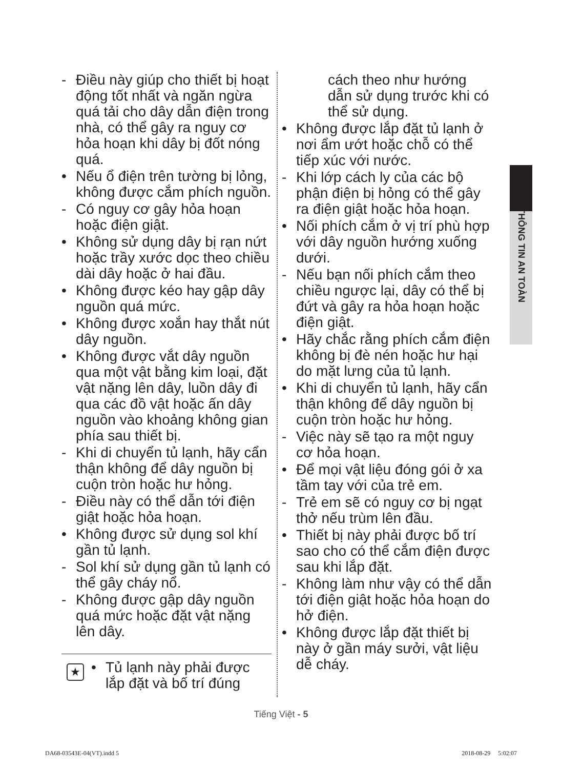THÔNG TIN AN TOÀN
- Điều này giúp cho thiết bị hoạt động tốt nhất và ngăn ngừa quá tải cho dây dẫn điện trong nhà, có thể gây ra nguy cơ hỏa hoạn khi dây bị đốt nóng quá.
• Nếu ổ điện trên tường bị lỏng, không được cắm phích nguồn.
- Có nguy cơ gây hỏa hoạn hoặc điện giật.
• Không sử dụng dây bị rạn nứt hoặc trầy xước dọc theo chiều dài dây hoặc ở hai đầu.
• Không được kéo hay gập dây nguồn quá mức.
• Không được xoắn hay thắt nút dây nguồn.
• Không được vắt dây nguồn qua một vật bằng kim loại, đặt vật nặng lên dây, luồn dây đi qua các đồ vật hoặc ấn dây nguồn vào khoảng không gian phía sau thiết bị.
- Khi di chuyển tủ lạnh, hãy cẩn thận không để dây nguồn bị cuộn tròn hoặc hư hỏng.
- Điều này có thể dẫn tới điện giật hoặc hỏa hoạn.
• Không được sử dụng sol khí gần tủ lạnh.
- Sol khí sử dụng gần tủ lạnh có thể gây cháy nổ.
- Không được gập dây nguồn quá mức hoặc đặt vật nặng lên dây.
★ • Tủ lạnh này phải được lắp đặt và bố trí đúng
cách theo như hướng dẫn sử dụng trước khi có thể sử dụng.
• Không được lắp đặt tủ lạnh ở nơi ẩm ướt hoặc chỗ có thể tiếp xúc với nước.
- Khi lớp cách ly của các bộ phận điện bị hỏng có thể gây ra điện giật hoặc hỏa hoạn.
• Nối phích cắm ở vị trí phù hợp với dây nguồn hướng xuống dưới.
- Nếu bạn nối phích cắm theo chiều ngược lại, dây có thể bị đứt và gây ra hỏa hoạn hoặc điện giật.
• Hãy chắc rằng phích cắm điện không bị đè nén hoặc hư hại do mặt lưng của tủ lạnh.
• Khi di chuyển tủ lạnh, hãy cẩn thận không để dây nguồn bị cuộn tròn hoặc hư hỏng.
- Việc này sẽ tạo ra một nguy cơ hỏa hoạn.
• Để mọi vật liệu đóng gói ở xa tầm tay với của trẻ em.
- Trẻ em sẽ có nguy cơ bị ngạt thở nếu trùm lên đầu.
• Thiết bị này phải được bố trí sao cho có thể cắm điện được sau khi lắp đặt.
- Không làm như vậy có thể dẫn tới điện giật hoặc hỏa hoạn do hở điện.
• Không được lắp đặt thiết bị này ở gần máy sưởi, vật liệu dễ cháy.
Tiếng Việt - 5
DA68-03543E-04(VT).indd 5 2018-08-29 5:02:07